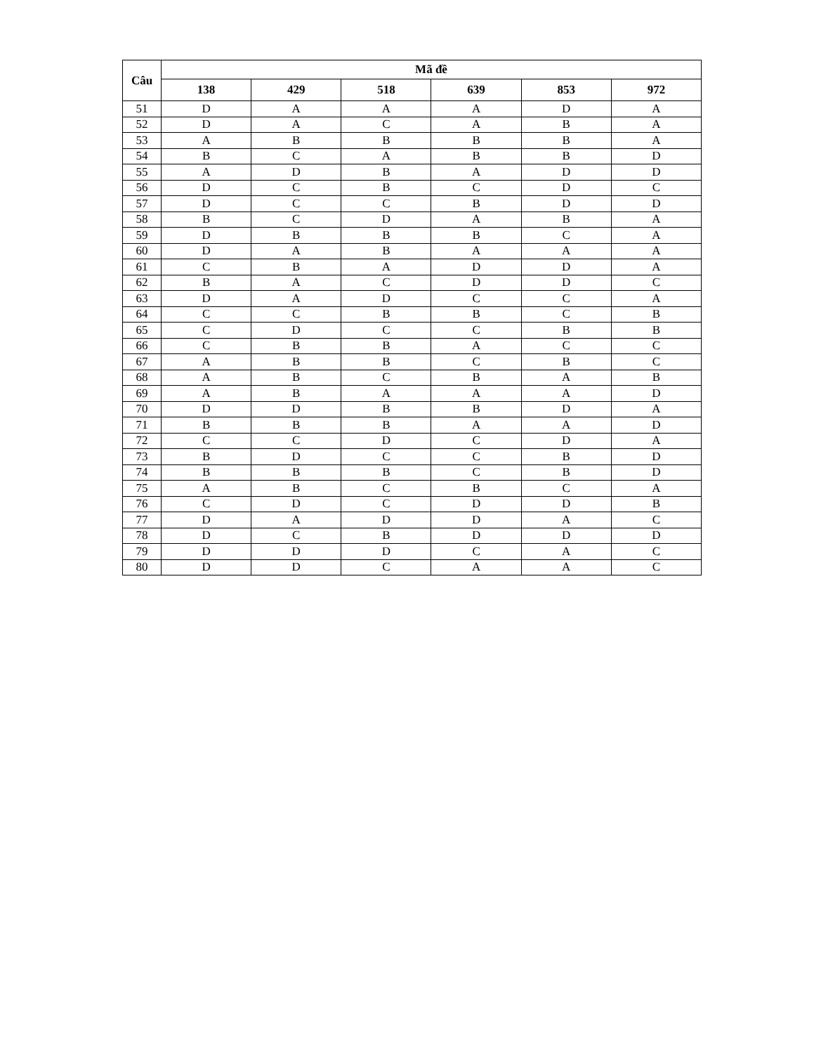| Câu | Mã đề | | | | | |
| --- | --- | --- | --- | --- | --- | --- |
| | 138 | 429 | 518 | 639 | 853 | 972 |
| 51 | D | A | A | A | D | A |
| 52 | D | A | C | A | B | A |
| 53 | A | B | B | B | B | A |
| 54 | B | C | A | B | B | D |
| 55 | A | D | B | A | D | D |
| 56 | D | C | B | C | D | C |
| 57 | D | C | C | B | D | D |
| 58 | B | C | D | A | B | A |
| 59 | D | B | B | B | C | A |
| 60 | D | A | B | A | A | A |
| 61 | C | B | A | D | D | A |
| 62 | B | A | C | D | D | C |
| 63 | D | A | D | C | C | A |
| 64 | C | C | B | B | C | B |
| 65 | C | D | C | C | B | B |
| 66 | C | B | B | A | C | C |
| 67 | A | B | B | C | B | C |
| 68 | A | B | C | B | A | B |
| 69 | A | B | A | A | A | D |
| 70 | D | D | B | B | D | A |
| 71 | B | B | B | A | A | D |
| 72 | C | C | D | C | D | A |
| 73 | B | D | C | C | B | D |
| 74 | B | B | B | C | B | D |
| 75 | A | B | C | B | C | A |
| 76 | C | D | C | D | D | B |
| 77 | D | A | D | D | A | C |
| 78 | D | C | B | D | D | D |
| 79 | D | D | D | C | A | C |
| 80 | D | D | C | A | A | C |